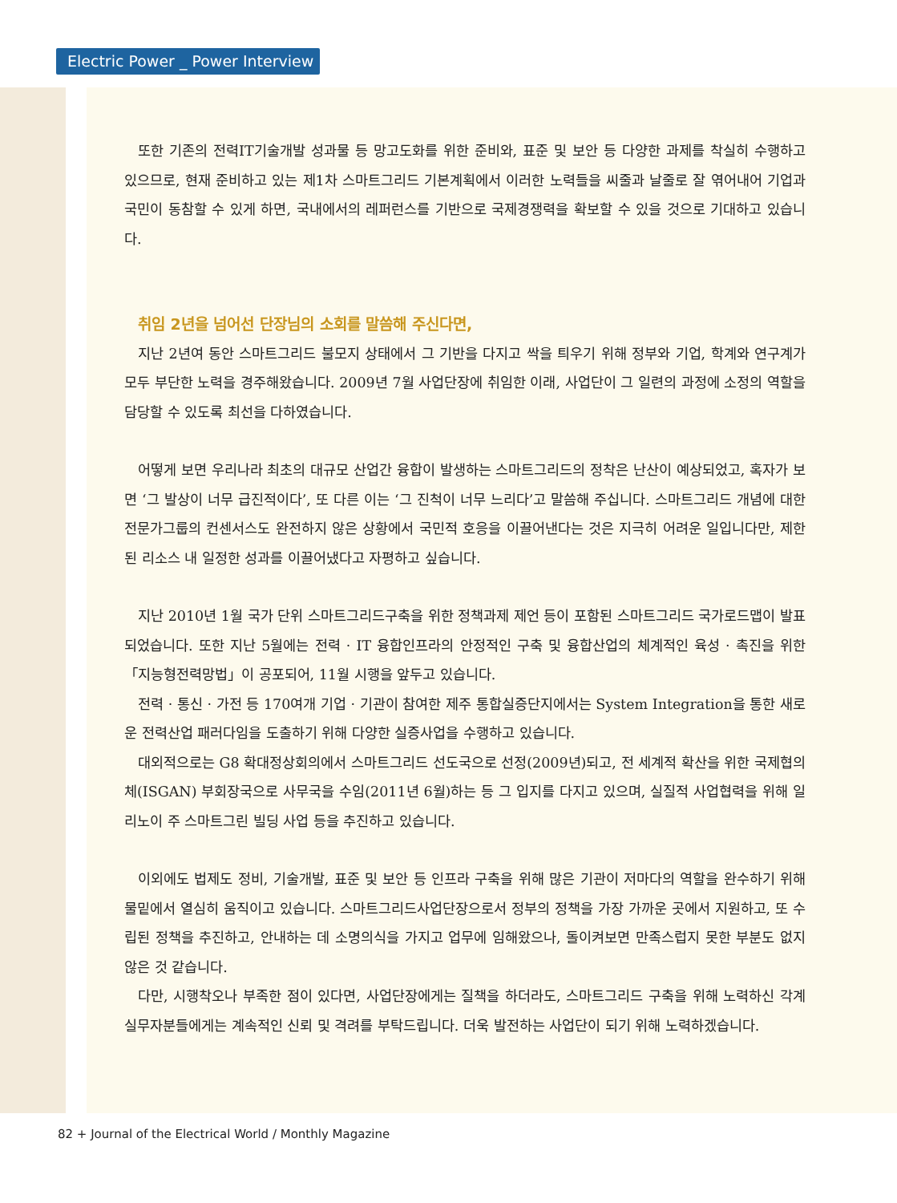Electric Power _ Power Interview
또한 기존의 전력IT기술개발 성과물 등 망고도화를 위한 준비와, 표준 및 보안 등 다양한 과제를 착실히 수행하고 있으므로, 현재 준비하고 있는 제1차 스마트그리드 기본계획에서 이러한 노력들을 씨줄과 날줄로 잘 엮어내어 기업과 국민이 동참할 수 있게 하면, 국내에서의 레퍼런스를 기반으로 국제경쟁력을 확보할 수 있을 것으로 기대하고 있습니다.
취임 2년을 넘어선 단장님의 소회를 말씀해 주신다면,
지난 2년여 동안 스마트그리드 불모지 상태에서 그 기반을 다지고 싹을 틔우기 위해 정부와 기업, 학계와 연구계가 모두 부단한 노력을 경주해왔습니다. 2009년 7월 사업단장에 취임한 이래, 사업단이 그 일련의 과정에 소정의 역할을 담당할 수 있도록 최선을 다하였습니다.
어떻게 보면 우리나라 최초의 대규모 산업간 융합이 발생하는 스마트그리드의 정착은 난산이 예상되었고, 혹자가 보면 ‘그 발상이 너무 급진적이다’, 또 다른 이는 ‘그 진척이 너무 느리다’고 말씀해 주십니다. 스마트그리드 개념에 대한 전문가그룹의 컨센서스도 완전하지 않은 상황에서 국민적 호응을 이끌어낸다는 것은 지극히 어려운 일입니다만, 제한된 리소스 내 일정한 성과를 이끌어냈다고 자평하고 싶습니다.
지난 2010년 1월 국가 단위 스마트그리드구축을 위한 정책과제 제언 등이 포함된 스마트그리드 국가로드맵이 발표되었습니다. 또한 지난 5월에는 전력 · IT 융합인프라의 안정적인 구축 및 융합산업의 체계적인 육성 · 촉진을 위한 「지능형전력망법」이 공포되어, 11월 시행을 앞두고 있습니다.
전력 · 통신 · 가전 등 170여개 기업 · 기관이 참여한 제주 통합실증단지에서는 System Integration을 통한 새로운 전력산업 패러다임을 도출하기 위해 다양한 실증사업을 수행하고 있습니다.
대외적으로는 G8 확대정상회의에서 스마트그리드 선도국으로 선정(2009년)되고, 전 세계적 확산을 위한 국제협의체(ISGAN) 부회장국으로 사무국을 수임(2011년 6월)하는 등 그 입지를 다지고 있으며, 실질적 사업협력을 위해 일리노이 주 스마트그린 빌딩 사업 등을 추진하고 있습니다.
이외에도 법제도 정비, 기술개발, 표준 및 보안 등 인프라 구축을 위해 많은 기관이 저마다의 역할을 완수하기 위해 물밑에서 열심히 움직이고 있습니다. 스마트그리드사업단장으로서 정부의 정책을 가장 가까운 곳에서 지원하고, 또 수립된 정책을 추진하고, 안내하는 데 소명의식을 가지고 업무에 임해왔으나, 돌이켜보면 만족스럽지 못한 부분도 없지 않은 것 같습니다.
다만, 시행착오나 부족한 점이 있다면, 사업단장에게는 질책을 하더라도, 스마트그리드 구축을 위해 노력하신 각계 실무자분들에게는 계속적인 신뢰 및 격려를 부탁드립니다. 더욱 발전하는 사업단이 되기 위해 노력하겠습니다.
82 + Journal of the Electrical World / Monthly Magazine